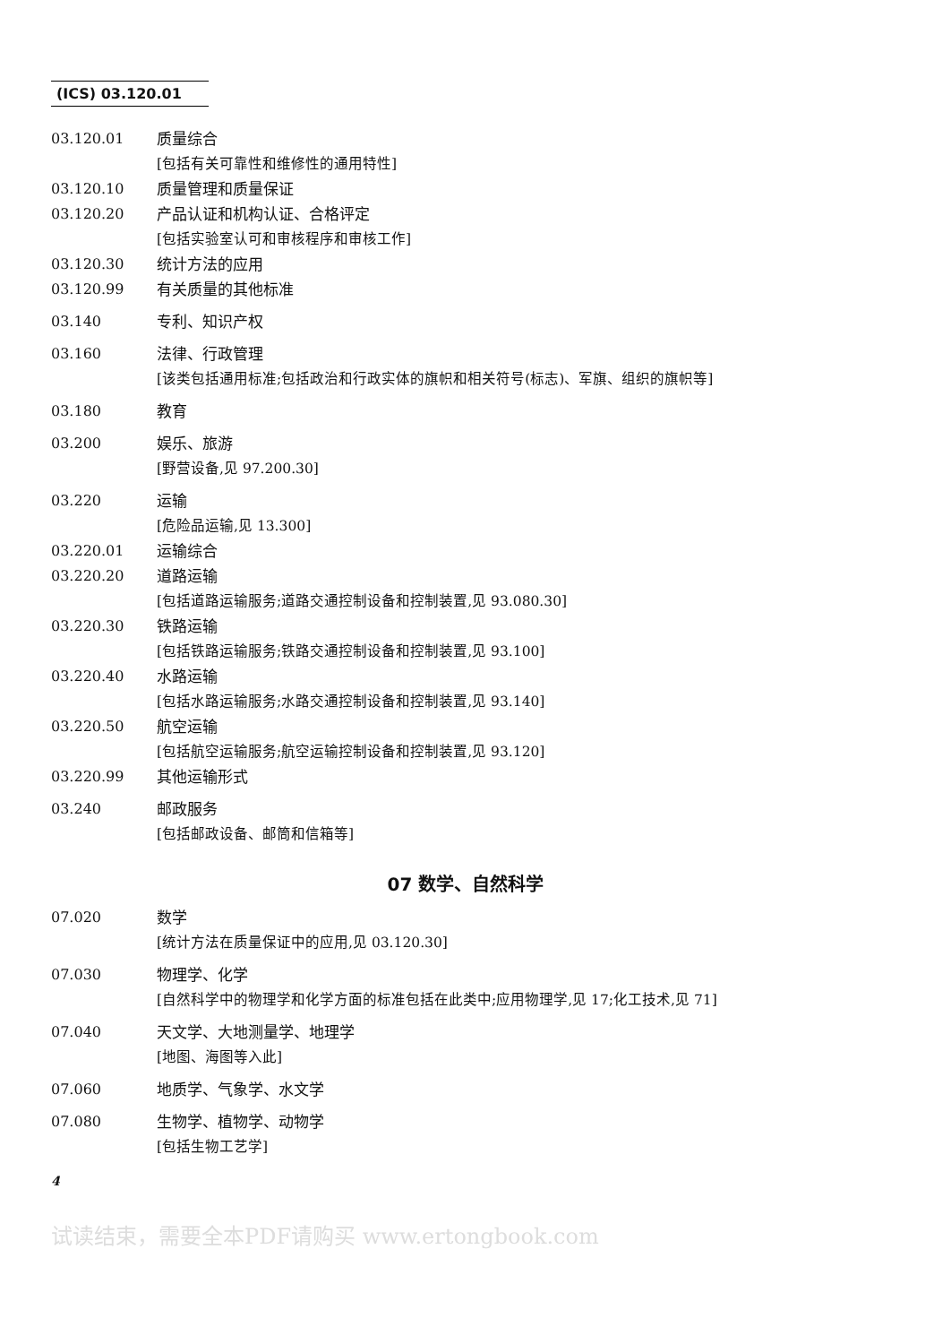(ICS) 03.120.01
03.120.01 质量综合
[包括有关可靠性和维修性的通用特性]
03.120.10 质量管理和质量保证
03.120.20 产品认证和机构认证、合格评定
[包括实验室认可和审核程序和审核工作]
03.120.30 统计方法的应用
03.120.99 有关质量的其他标准
03.140 专利、知识产权
03.160 法律、行政管理
[该类包括通用标准;包括政治和行政实体的旗帜和相关符号(标志)、军旗、组织的旗帜等]
03.180 教育
03.200 娱乐、旅游
[野营设备,见 97.200.30]
03.220 运输
[危险品运输,见 13.300]
03.220.01 运输综合
03.220.20 道路运输
[包括道路运输服务;道路交通控制设备和控制装置,见 93.080.30]
03.220.30 铁路运输
[包括铁路运输服务;铁路交通控制设备和控制装置,见 93.100]
03.220.40 水路运输
[包括水路运输服务;水路交通控制设备和控制装置,见 93.140]
03.220.50 航空运输
[包括航空运输服务;航空运输控制设备和控制装置,见 93.120]
03.220.99 其他运输形式
03.240 邮政服务
[包括邮政设备、邮筒和信箱等]
07 数学、自然科学
07.020 数学
[统计方法在质量保证中的应用,见 03.120.30]
07.030 物理学、化学
[自然科学中的物理学和化学方面的标准包括在此类中;应用物理学,见 17;化工技术,见 71]
07.040 天文学、大地测量学、地理学
[地图、海图等入此]
07.060 地质学、气象学、水文学
07.080 生物学、植物学、动物学
[包括生物工艺学]
4
试读结束，需要全本PDF请购买 www.ertongbook.com